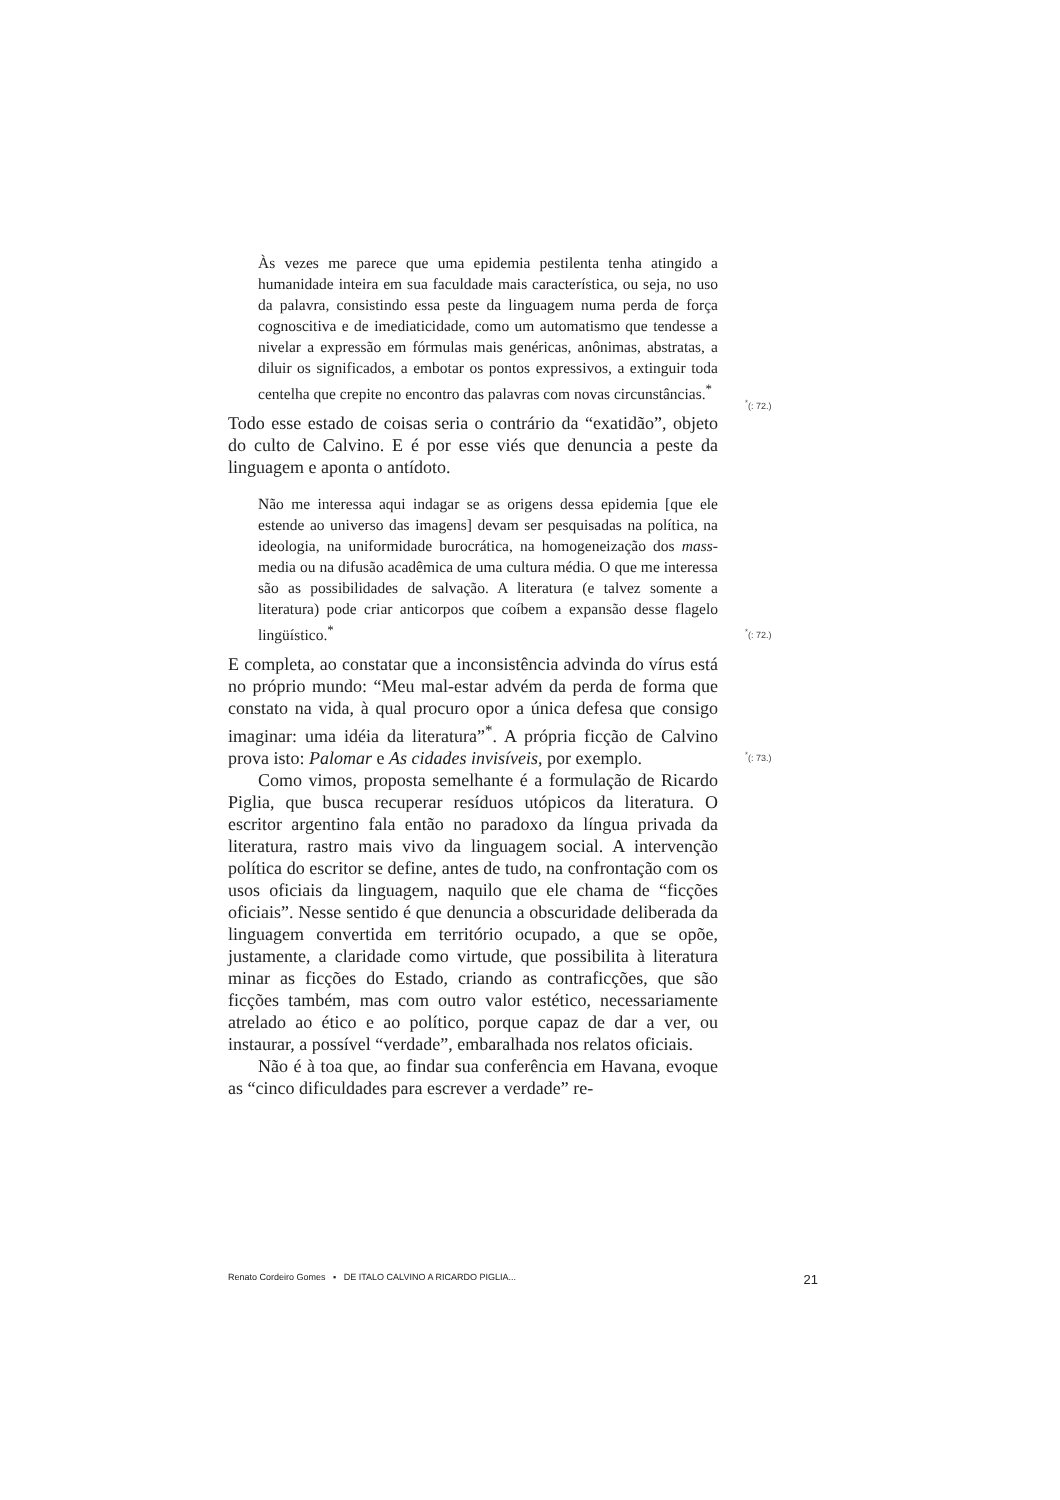Às vezes me parece que uma epidemia pestilenta tenha atingido a humanidade inteira em sua faculdade mais característica, ou seja, no uso da palavra, consistindo essa peste da linguagem numa perda de força cognoscitiva e de imediaticidade, como um automatismo que tendesse a nivelar a expressão em fórmulas mais genéricas, anônimas, abstratas, a diluir os significados, a embotar os pontos expressivos, a extinguir toda centelha que crepite no encontro das palavras com novas circunstâncias.<sup>*</sup>
Todo esse estado de coisas seria o contrário da “exatidão”, objeto do culto de Calvino. E é por esse viés que denuncia a peste da linguagem e aponta o antídoto.
Não me interessa aqui indagar se as origens dessa epidemia [que ele estende ao universo das imagens] devam ser pesquisadas na política, na ideologia, na uniformidade burocrática, na homogeneização dos mass-media ou na difusão acadêmica de uma cultura média. O que me interessa são as possibilidades de salvação. A literatura (e talvez somente a literatura) pode criar anticorpos que coíbem a expansão desse flagelo lingüístico.<sup>*</sup>
E completa, ao constatar que a inconsistência advinda do vírus está no próprio mundo: “Meu mal-estar advém da perda de forma que constato na vida, à qual procuro opor a única defesa que consigo imaginar: uma idéia da literatura”<sup>*</sup>. A própria ficção de Calvino prova isto: Palomar e As cidades invisíveis, por exemplo.
Como vimos, proposta semelhante é a formulação de Ricardo Piglia, que busca recuperar resíduos utópicos da literatura. O escritor argentino fala então no paradoxo da língua privada da literatura, rastro mais vivo da linguagem social. A intervenção política do escritor se define, antes de tudo, na confrontação com os usos oficiais da linguagem, naquilo que ele chama de “ficções oficiais”. Nesse sentido é que denuncia a obscuridade deliberada da linguagem convertida em território ocupado, a que se opõe, justamente, a claridade como virtude, que possibilita à literatura minar as ficções do Estado, criando as contraficções, que são ficções também, mas com outro valor estético, necessariamente atrelado ao ético e ao político, porque capaz de dar a ver, ou instaurar, a possível “verdade”, embaralhada nos relatos oficiais.
Não é à toa que, ao findar sua conferência em Havana, evoque as “cinco dificuldades para escrever a verdade” re-
<sup>*</sup> (: 72.)
<sup>*</sup> (: 72.)
<sup>*</sup> (: 73.)
Renato Cordeiro Gomes ▪ DE ITALO CALVINO A RICARDO PIGLIA... 21